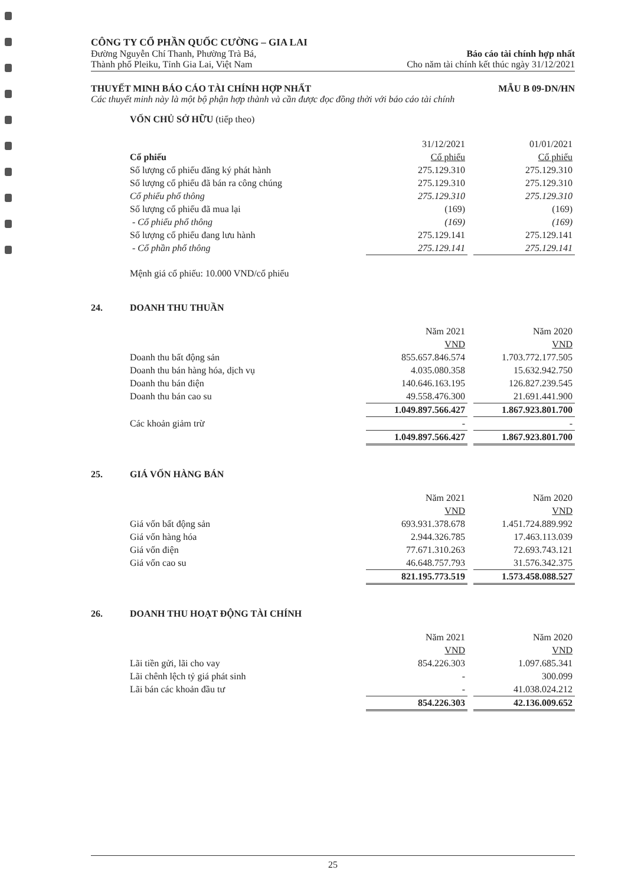CÔNG TY CỔ PHẦN QUỐC CƯỜNG – GIA LAI
Đường Nguyễn Chí Thanh, Phường Trà Bá,
Thành phố Pleiku, Tỉnh Gia Lai, Việt Nam
Báo cáo tài chính hợp nhất
Cho năm tài chính kết thúc ngày 31/12/2021
THUYẾT MINH BÁO CÁO TÀI CHÍNH HỢP NHẤT MẪU B 09-DN/HN
Các thuyết minh này là một bộ phận hợp thành và cần được đọc đồng thời với báo cáo tài chính
VỐN CHỦ SỞ HỮU (tiếp theo)
| | 31/12/2021 | | 01/01/2021 |
| Cổ phiếu | Cổ phiếu | | Cổ phiếu |
| Số lượng cổ phiếu đăng ký phát hành | 275.129.310 | | 275.129.310 |
| Số lượng cổ phiếu đã bán ra công chúng | 275.129.310 | | 275.129.310 |
| Cổ phiếu phổ thông | 275.129.310 | | 275.129.310 |
| Số lượng cổ phiếu đã mua lại | (169) | | (169) |
| - Cổ phiếu phổ thông | (169) | | (169) |
| Số lượng cổ phiếu đang lưu hành | 275.129.141 | | 275.129.141 |
| - Cổ phần phổ thông | 275.129.141 | | 275.129.141 |
Mệnh giá cổ phiếu: 10.000 VND/cổ phiếu
24. DOANH THU THUẦN
| | Năm 2021 | | Năm 2020 |
| | VND | | VND |
| Doanh thu bất động sản | 855.657.846.574 | | 1.703.772.177.505 |
| Doanh thu bán hàng hóa, dịch vụ | 4.035.080.358 | | 15.632.942.750 |
| Doanh thu bán điện | 140.646.163.195 | | 126.827.239.545 |
| Doanh thu bán cao su | 49.558.476.300 | | 21.691.441.900 |
| | 1.049.897.566.427 | | 1.867.923.801.700 |
| Các khoản giảm trừ | - | | - |
| | 1.049.897.566.427 | | 1.867.923.801.700 |
25. GIÁ VỐN HÀNG BÁN
| | Năm 2021 | | Năm 2020 |
| | VND | | VND |
| Giá vốn bất động sản | 693.931.378.678 | | 1.451.724.889.992 |
| Giá vốn hàng hóa | 2.944.326.785 | | 17.463.113.039 |
| Giá vốn điện | 77.671.310.263 | | 72.693.743.121 |
| Giá vốn cao su | 46.648.757.793 | | 31.576.342.375 |
| | 821.195.773.519 | | 1.573.458.088.527 |
26. DOANH THU HOẠT ĐỘNG TÀI CHÍNH
| | Năm 2021 | | Năm 2020 |
| | VND | | VND |
| Lãi tiền gửi, lãi cho vay | 854.226.303 | | 1.097.685.341 |
| Lãi chênh lệch tỷ giá phát sinh | - | | 300.099 |
| Lãi bán các khoản đầu tư | - | | 41.038.024.212 |
| | 854.226.303 | | 42.136.009.652 |
25